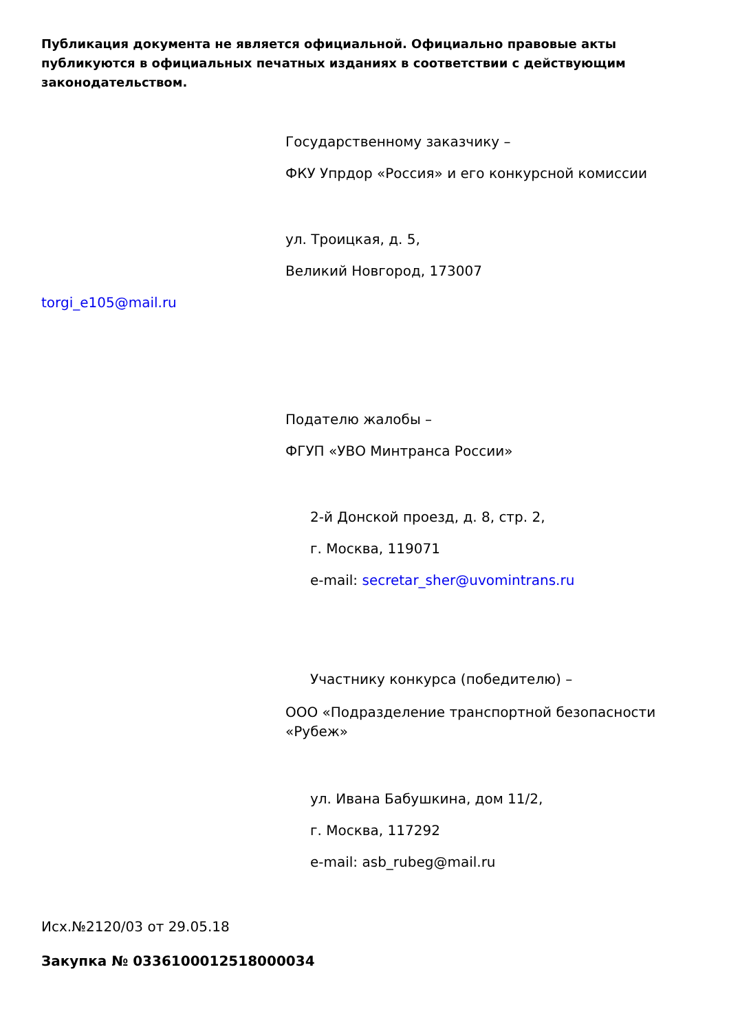Публикация документа не является официальной. Официально правовые акты публикуются в официальных печатных изданиях в соответствии с действующим законодательством.
Государственному заказчику –
ФКУ Упрдор «Россия» и его конкурсной комиссии
ул. Троицкая, д. 5,
Великий Новгород, 173007
torgi_e105@mail.ru
Подателю жалобы –
ФГУП «УВО Минтранса России»
2-й Донской проезд, д. 8, стр. 2,
г. Москва, 119071
e-mail: secretar_sher@uvomintrans.ru
Участнику конкурса (победителю) –
ООО «Подразделение транспортной безопасности «Рубеж»
ул. Ивана Бабушкина, дом 11/2,
г. Москва, 117292
e-mail: asb_rubeg@mail.ru
Исх.№2120/03 от 29.05.18
Закупка № 0336100012518000034